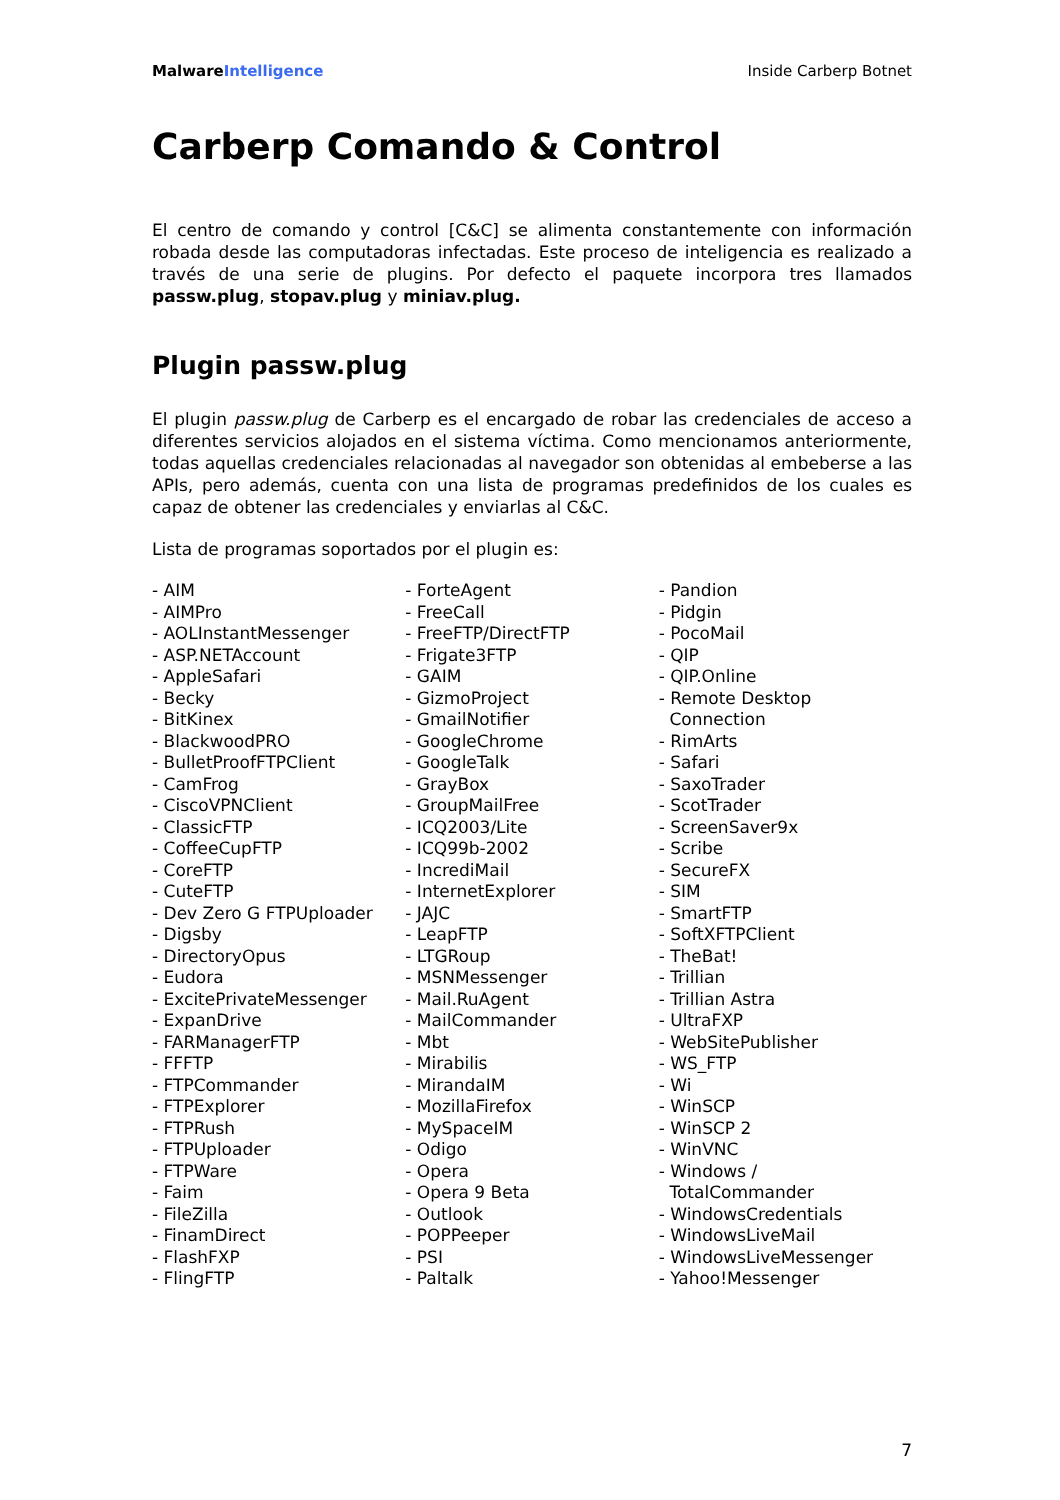MalwareIntelligence Inside Carberp Botnet
Carberp Comando & Control
El centro de comando y control [C&C] se alimenta constantemente con información robada desde las computadoras infectadas. Este proceso de inteligencia es realizado a través de una serie de plugins. Por defecto el paquete incorpora tres llamados passw.plug, stopav.plug y miniav.plug.
Plugin passw.plug
El plugin passw.plug de Carberp es el encargado de robar las credenciales de acceso a diferentes servicios alojados en el sistema víctima. Como mencionamos anteriormente, todas aquellas credenciales relacionadas al navegador son obtenidas al embeberse a las APIs, pero además, cuenta con una lista de programas predefinidos de los cuales es capaz de obtener las credenciales y enviarlas al C&C.
Lista de programas soportados por el plugin es:
- AIM
- AIMPro
- AOLInstantMessenger
- ASP.NETAccount
- AppleSafari
- Becky
- BitKinex
- BlackwoodPRO
- BulletProofFTPClient
- CamFrog
- CiscoVPNClient
- ClassicFTP
- CoffeeCupFTP
- CoreFTP
- CuteFTP
- Dev Zero G FTPUploader
- Digsby
- DirectoryOpus
- Eudora
- ExcitePrivateMessenger
- ExpanDrive
- FARManagerFTP
- FFFTP
- FTPCommander
- FTPExplorer
- FTPRush
- FTPUploader
- FTPWare
- Faim
- FileZilla
- FinamDirect
- FlashFXP
- FlingFTP
- ForteAgent
- FreeCall
- FreeFTP/DirectFTP
- Frigate3FTP
- GAIM
- GizmoProject
- GmailNotifier
- GoogleChrome
- GoogleTalk
- GrayBox
- GroupMailFree
- ICQ2003/Lite
- ICQ99b-2002
- IncrediMail
- InternetExplorer
- JAJC
- LeapFTP
- LTGRoup
- MSNMessenger
- Mail.RuAgent
- MailCommander
- Mbt
- Mirabilis
- MirandaIM
- MozillaFirefox
- MySpaceIM
- Odigo
- Opera
- Opera 9 Beta
- Outlook
- POPPeeper
- PSI
- Paltalk
- Pandion
- Pidgin
- PocoMail
- QIP
- QIP.Online
- Remote Desktop
Connection
- RimArts
- Safari
- SaxoTrader
- ScotTrader
- ScreenSaver9x
- Scribe
- SecureFX
- SIM
- SmartFTP
- SoftXFTPClient
- TheBat!
- Trillian
- Trillian Astra
- UltraFXP
- WebSitePublisher
- WS_FTP
- Wi
- WinSCP
- WinSCP 2
- WinVNC
- Windows /
TotalCommander
- WindowsCredentials
- WindowsLiveMail
- WindowsLiveMessenger
- Yahoo!Messenger
7